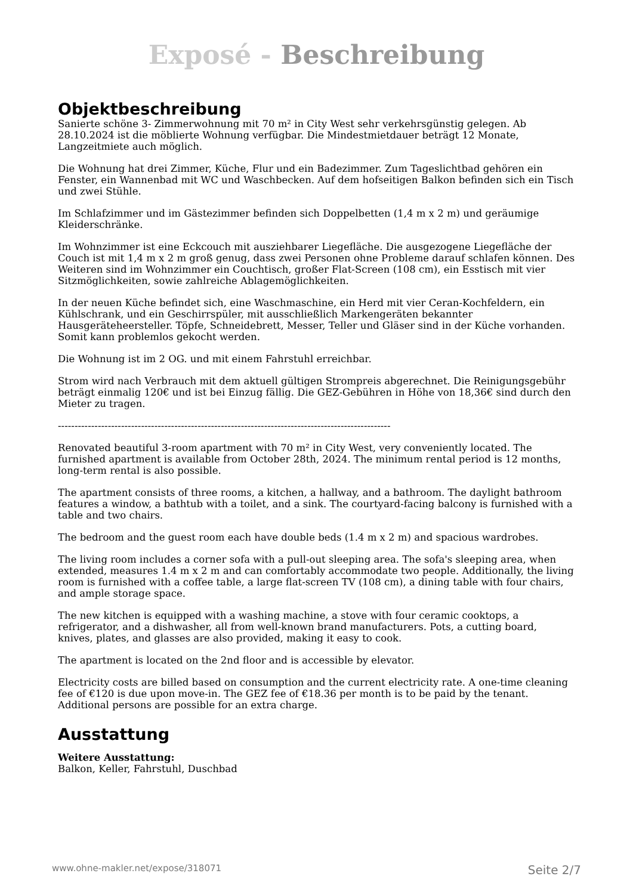Exposé - Beschreibung
Objektbeschreibung
Sanierte schöne 3- Zimmerwohnung mit 70 m² in City West sehr verkehrsgünstig gelegen. Ab 28.10.2024 ist die möblierte Wohnung verfügbar. Die Mindestmietdauer beträgt 12 Monate, Langzeitmiete auch möglich.
Die Wohnung hat drei Zimmer, Küche, Flur und ein Badezimmer. Zum Tageslichtbad gehören ein Fenster, ein Wannenbad mit WC und Waschbecken. Auf dem hofseitigen Balkon befinden sich ein Tisch und zwei Stühle.
Im Schlafzimmer und im Gästezimmer befinden sich Doppelbetten (1,4 m x 2 m) und geräumige Kleiderschränke.
Im Wohnzimmer ist eine Eckcouch mit ausziehbarer Liegefläche. Die ausgezogene Liegefläche der Couch ist mit 1,4 m x 2 m groß genug, dass zwei Personen ohne Probleme darauf schlafen können. Des Weiteren sind im Wohnzimmer ein Couchtisch, großer Flat-Screen (108 cm), ein Esstisch mit vier Sitzmöglichkeiten, sowie zahlreiche Ablagemöglichkeiten.
In der neuen Küche befindet sich, eine Waschmaschine, ein Herd mit vier Ceran-Kochfeldern, ein Kühlschrank, und ein Geschirrspüler, mit ausschließlich Markengeräten bekannter Hausgeräteheersteller. Töpfe, Schneidebrett, Messer, Teller und Gläser sind in der Küche vorhanden. Somit kann problemlos gekocht werden.
Die Wohnung ist im 2 OG. und mit einem Fahrstuhl erreichbar.
Strom wird nach Verbrauch mit dem aktuell gültigen Strompreis abgerechnet. Die Reinigungsgebühr beträgt einmalig 120€ und ist bei Einzug fällig. Die GEZ-Gebühren in Höhe von 18,36€ sind durch den Mieter zu tragen.
----------------------------------------------------------------------------------------------------
Renovated beautiful 3-room apartment with 70 m² in City West, very conveniently located. The furnished apartment is available from October 28th, 2024. The minimum rental period is 12 months, long-term rental is also possible.
The apartment consists of three rooms, a kitchen, a hallway, and a bathroom. The daylight bathroom features a window, a bathtub with a toilet, and a sink. The courtyard-facing balcony is furnished with a table and two chairs.
The bedroom and the guest room each have double beds (1.4 m x 2 m) and spacious wardrobes.
The living room includes a corner sofa with a pull-out sleeping area. The sofa's sleeping area, when extended, measures 1.4 m x 2 m and can comfortably accommodate two people. Additionally, the living room is furnished with a coffee table, a large flat-screen TV (108 cm), a dining table with four chairs, and ample storage space.
The new kitchen is equipped with a washing machine, a stove with four ceramic cooktops, a refrigerator, and a dishwasher, all from well-known brand manufacturers. Pots, a cutting board, knives, plates, and glasses are also provided, making it easy to cook.
The apartment is located on the 2nd floor and is accessible by elevator.
Electricity costs are billed based on consumption and the current electricity rate. A one-time cleaning fee of €120 is due upon move-in. The GEZ fee of €18.36 per month is to be paid by the tenant. Additional persons are possible for an extra charge.
Ausstattung
Weitere Ausstattung:
Balkon, Keller, Fahrstuhl, Duschbad
www.ohne-makler.net/expose/318071 Seite 2/7